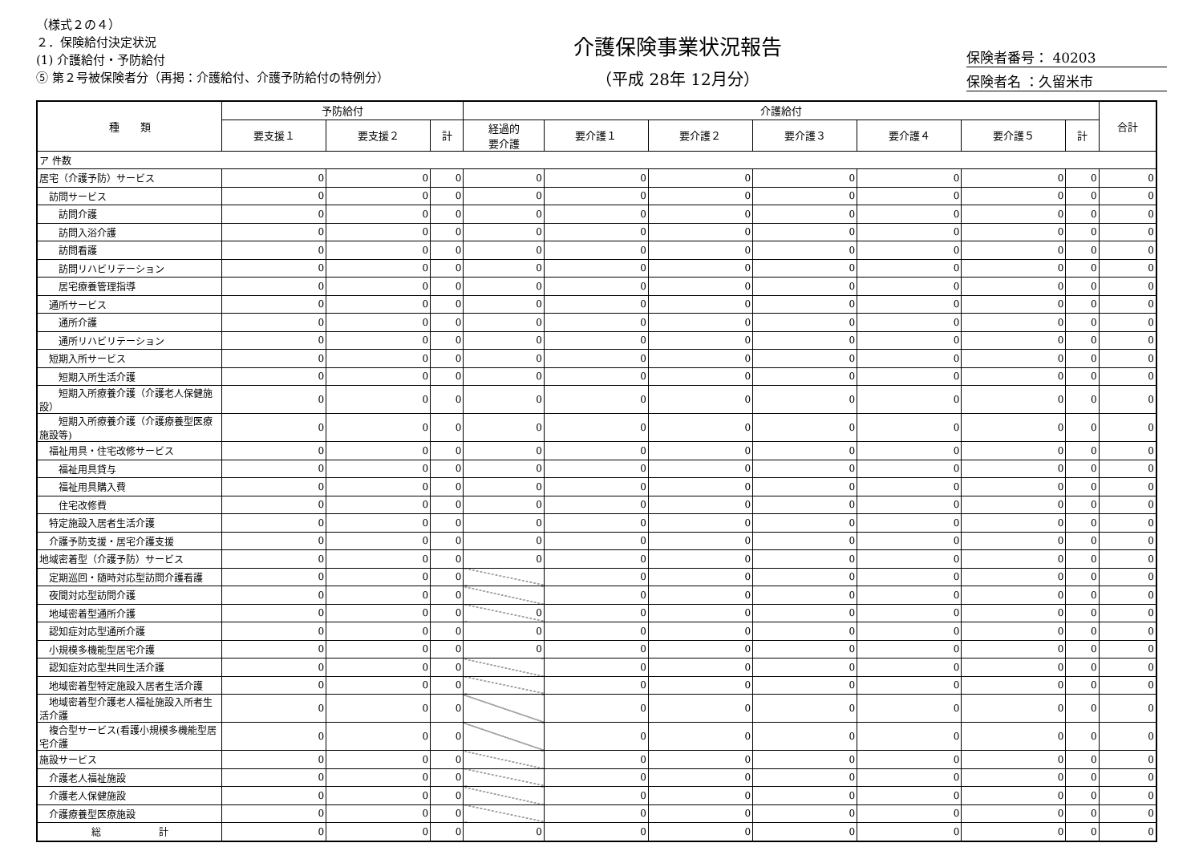（様式２の４）
２．保険給付決定状況
(1) 介護給付・予防給付
⑤ 第２号被保険者分（再掲：介護給付、介護予防給付の特例分）
介護保険事業状況報告
（平成 28年 12月分）
保険者番号： 40203
保険者名 ：久留米市
| 種 類 | 予防給付 | | | 介護給付 | | | | | | | 合計 |
| --- | --- | --- | --- | --- | --- | --- | --- | --- | --- | --- | --- |
| | 要支援１ | 要支援２ | 計 | 経過的 要介護 | 要介護１ | 要介護２ | 要介護３ | 要介護４ | 要介護５ | 計 | |
| ア 件数 | | | | | | | | | | | |
| 居宅（介護予防）サービス | 0 | 0 | 0 | 0 | 0 | 0 | 0 | 0 | 0 | 0 | 0 |
| 訪問サービス | 0 | 0 | 0 | 0 | 0 | 0 | 0 | 0 | 0 | 0 | 0 |
| 訪問介護 | 0 | 0 | 0 | 0 | 0 | 0 | 0 | 0 | 0 | 0 | 0 |
| 訪問入浴介護 | 0 | 0 | 0 | 0 | 0 | 0 | 0 | 0 | 0 | 0 | 0 |
| 訪問看護 | 0 | 0 | 0 | 0 | 0 | 0 | 0 | 0 | 0 | 0 | 0 |
| 訪問リハビリテーション | 0 | 0 | 0 | 0 | 0 | 0 | 0 | 0 | 0 | 0 | 0 |
| 居宅療養管理指導 | 0 | 0 | 0 | 0 | 0 | 0 | 0 | 0 | 0 | 0 | 0 |
| 通所サービス | 0 | 0 | 0 | 0 | 0 | 0 | 0 | 0 | 0 | 0 | 0 |
| 通所介護 | 0 | 0 | 0 | 0 | 0 | 0 | 0 | 0 | 0 | 0 | 0 |
| 通所リハビリテーション | 0 | 0 | 0 | 0 | 0 | 0 | 0 | 0 | 0 | 0 | 0 |
| 短期入所サービス | 0 | 0 | 0 | 0 | 0 | 0 | 0 | 0 | 0 | 0 | 0 |
| 短期入所生活介護 | 0 | 0 | 0 | 0 | 0 | 0 | 0 | 0 | 0 | 0 | 0 |
| 短期入所療養介護（介護老人保健施設） | 0 | 0 | 0 | 0 | 0 | 0 | 0 | 0 | 0 | 0 | 0 |
| 短期入所療養介護（介護療養型医療施設等) | 0 | 0 | 0 | 0 | 0 | 0 | 0 | 0 | 0 | 0 | 0 |
| 福祉用具・住宅改修サービス | 0 | 0 | 0 | 0 | 0 | 0 | 0 | 0 | 0 | 0 | 0 |
| 福祉用具貸与 | 0 | 0 | 0 | 0 | 0 | 0 | 0 | 0 | 0 | 0 | 0 |
| 福祉用具購入費 | 0 | 0 | 0 | 0 | 0 | 0 | 0 | 0 | 0 | 0 | 0 |
| 住宅改修費 | 0 | 0 | 0 | 0 | 0 | 0 | 0 | 0 | 0 | 0 | 0 |
| 特定施設入居者生活介護 | 0 | 0 | 0 | 0 | 0 | 0 | 0 | 0 | 0 | 0 | 0 |
| 介護予防支援・居宅介護支援 | 0 | 0 | 0 | 0 | 0 | 0 | 0 | 0 | 0 | 0 | 0 |
| 地域密着型（介護予防）サービス | 0 | 0 | 0 | 0 | 0 | 0 | 0 | 0 | 0 | 0 | 0 |
| 定期巡回・随時対応型訪問介護看護 | 0 | 0 | 0 | | 0 | 0 | 0 | 0 | 0 | 0 | 0 |
| 夜間対応型訪問介護 | 0 | 0 | 0 | | 0 | 0 | 0 | 0 | 0 | 0 | 0 |
| 地域密着型通所介護 | 0 | 0 | 0 | 0 | 0 | 0 | 0 | 0 | 0 | 0 | 0 |
| 認知症対応型通所介護 | 0 | 0 | 0 | 0 | 0 | 0 | 0 | 0 | 0 | 0 | 0 |
| 小規模多機能型居宅介護 | 0 | 0 | 0 | 0 | 0 | 0 | 0 | 0 | 0 | 0 | 0 |
| 認知症対応型共同生活介護 | 0 | 0 | 0 | | 0 | 0 | 0 | 0 | 0 | 0 | 0 |
| 地域密着型特定施設入居者生活介護 | 0 | 0 | 0 | | 0 | 0 | 0 | 0 | 0 | 0 | 0 |
| 地域密着型介護老人福祉施設入所者生活介護 | 0 | 0 | 0 | | 0 | 0 | 0 | 0 | 0 | 0 | 0 |
| 複合型サービス(看護小規模多機能型居宅介護 | 0 | 0 | 0 | | 0 | 0 | 0 | 0 | 0 | 0 | 0 |
| 施設サービス | 0 | 0 | 0 | | 0 | 0 | 0 | 0 | 0 | 0 | 0 |
| 介護老人福祉施設 | 0 | 0 | 0 | | 0 | 0 | 0 | 0 | 0 | 0 | 0 |
| 介護老人保健施設 | 0 | 0 | 0 | | 0 | 0 | 0 | 0 | 0 | 0 | 0 |
| 介護療養型医療施設 | 0 | 0 | 0 | | 0 | 0 | 0 | 0 | 0 | 0 | 0 |
| 総 計 | 0 | 0 | 0 | 0 | 0 | 0 | 0 | 0 | 0 | 0 | 0 |